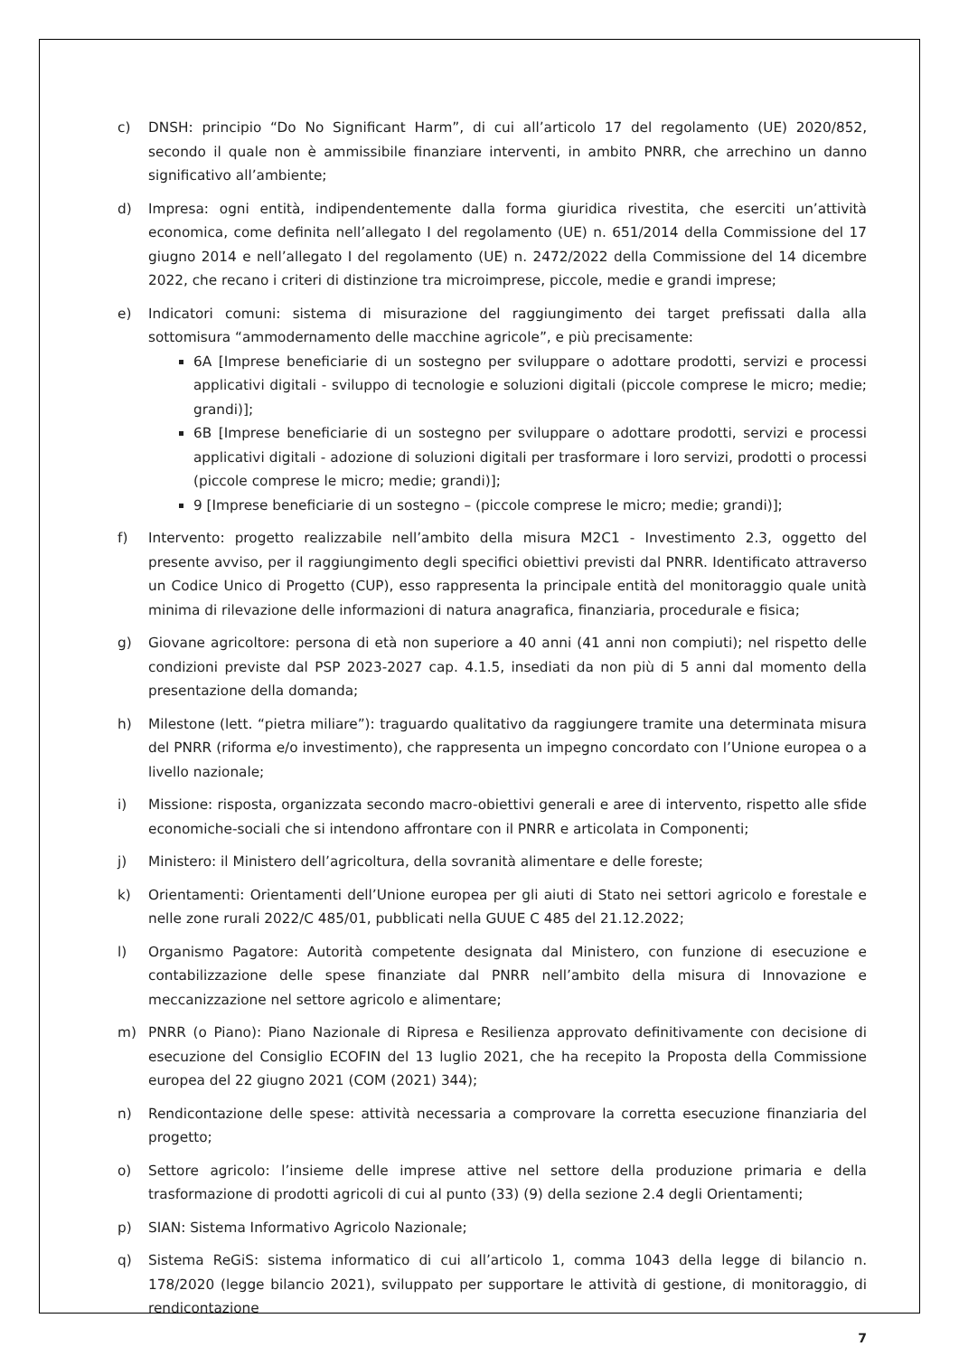c) DNSH: principio “Do No Significant Harm”, di cui all’articolo 17 del regolamento (UE) 2020/852, secondo il quale non è ammissibile finanziare interventi, in ambito PNRR, che arrechino un danno significativo all’ambiente;
d) Impresa: ogni entità, indipendentemente dalla forma giuridica rivestita, che eserciti un’attività economica, come definita nell’allegato I del regolamento (UE) n. 651/2014 della Commissione del 17 giugno 2014 e nell’allegato I del regolamento (UE) n. 2472/2022 della Commissione del 14 dicembre 2022, che recano i criteri di distinzione tra microimprese, piccole, medie e grandi imprese;
e) Indicatori comuni: sistema di misurazione del raggiungimento dei target prefissati dalla alla sottomisura “ammodernamento delle macchine agricole”, e più precisamente:
6A [Imprese beneficiarie di un sostegno per sviluppare o adottare prodotti, servizi e processi applicativi digitali - sviluppo di tecnologie e soluzioni digitali (piccole comprese le micro; medie; grandi)];
6B [Imprese beneficiarie di un sostegno per sviluppare o adottare prodotti, servizi e processi applicativi digitali - adozione di soluzioni digitali per trasformare i loro servizi, prodotti o processi (piccole comprese le micro; medie; grandi)];
9 [Imprese beneficiarie di un sostegno – (piccole comprese le micro; medie; grandi)];
f) Intervento: progetto realizzabile nell’ambito della misura M2C1 - Investimento 2.3, oggetto del presente avviso, per il raggiungimento degli specifici obiettivi previsti dal PNRR. Identificato attraverso un Codice Unico di Progetto (CUP), esso rappresenta la principale entità del monitoraggio quale unità minima di rilevazione delle informazioni di natura anagrafica, finanziaria, procedurale e fisica;
g) Giovane agricoltore: persona di età non superiore a 40 anni (41 anni non compiuti); nel rispetto delle condizioni previste dal PSP 2023-2027 cap. 4.1.5, insediati da non più di 5 anni dal momento della presentazione della domanda;
h) Milestone (lett. “pietra miliare”): traguardo qualitativo da raggiungere tramite una determinata misura del PNRR (riforma e/o investimento), che rappresenta un impegno concordato con l’Unione europea o a livello nazionale;
i) Missione: risposta, organizzata secondo macro-obiettivi generali e aree di intervento, rispetto alle sfide economiche-sociali che si intendono affrontare con il PNRR e articolata in Componenti;
j) Ministero: il Ministero dell’agricoltura, della sovranità alimentare e delle foreste;
k) Orientamenti: Orientamenti dell’Unione europea per gli aiuti di Stato nei settori agricolo e forestale e nelle zone rurali 2022/C 485/01, pubblicati nella GUUE C 485 del 21.12.2022;
l) Organismo Pagatore: Autorità competente designata dal Ministero, con funzione di esecuzione e contabilizzazione delle spese finanziate dal PNRR nell’ambito della misura di Innovazione e meccanizzazione nel settore agricolo e alimentare;
m) PNRR (o Piano): Piano Nazionale di Ripresa e Resilienza approvato definitivamente con decisione di esecuzione del Consiglio ECOFIN del 13 luglio 2021, che ha recepito la Proposta della Commissione europea del 22 giugno 2021 (COM (2021) 344);
n) Rendicontazione delle spese: attività necessaria a comprovare la corretta esecuzione finanziaria del progetto;
o) Settore agricolo: l’insieme delle imprese attive nel settore della produzione primaria e della trasformazione di prodotti agricoli di cui al punto (33) (9) della sezione 2.4 degli Orientamenti;
p) SIAN: Sistema Informativo Agricolo Nazionale;
q) Sistema ReGiS: sistema informatico di cui all’articolo 1, comma 1043 della legge di bilancio n. 178/2020 (legge bilancio 2021), sviluppato per supportare le attività di gestione, di monitoraggio, di rendicontazione
7